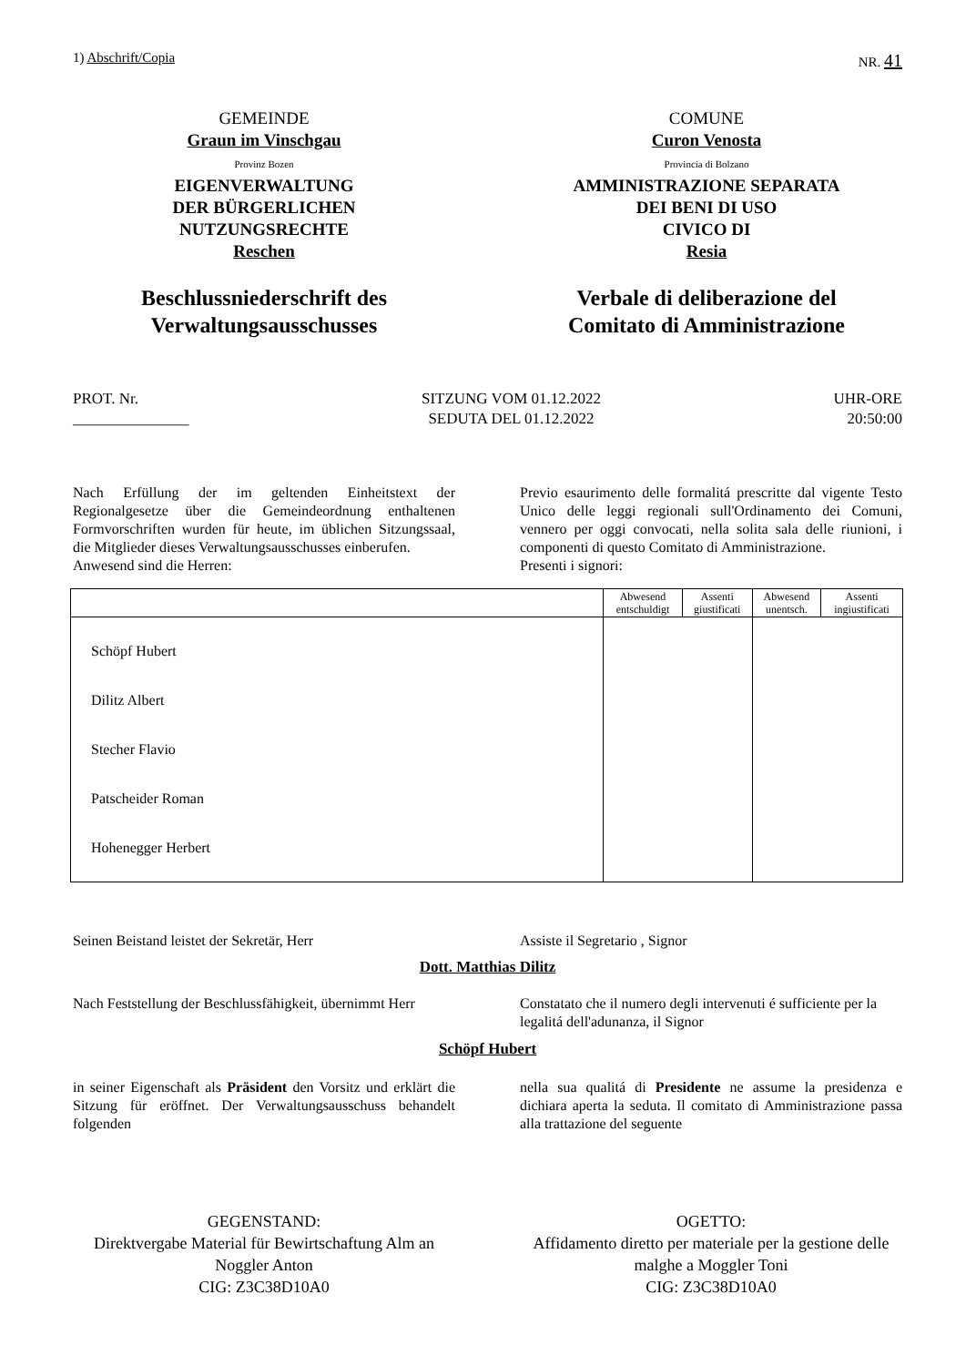1) Abschrift/Copia NR. 41
GEMEINDE
Graun im Vinschgau
Provinz Bozen
EIGENVERWALTUNG
DER BÜRGERLICHEN
NUTZUNGSRECHTE
Reschen
Beschlussniederschrift des
Verwaltungsausschusses
COMUNE
Curon Venosta
Provincia di Bolzano
AMMINISTRAZIONE SEPARATA
DEI BENI DI USO
CIVICO DI
Resia
Verbale di deliberazione del
Comitato di Amministrazione
PROT. Nr.
_______________
SITZUNG VOM 01.12.2022
SEDUTA DEL 01.12.2022
UHR-ORE
20:50:00
Nach Erfüllung der im geltenden Einheitstext der Regionalgesetze über die Gemeindeordnung enthaltenen Formvorschriften wurden für heute, im üblichen Sitzungssaal, die Mitglieder dieses Verwaltungsausschusses einberufen.
Anwesend sind die Herren:
Previo esaurimento delle formalitá prescritte dal vigente Testo Unico delle leggi regionali sull'Ordinamento dei Comuni, vennero per oggi convocati, nella solita sala delle riunioni, i componenti di questo Comitato di Amministrazione.
Presenti i signori:
| | Abwesend entschuldigt | Assenti giustificati | Abwesend unentsch. | Assenti ingiustificati |
| --- | --- | --- | --- | --- |
| Schöpf Hubert Dilitz Albert Stecher Flavio Patscheider Roman Hohenegger Herbert | | | | |
Seinen Beistand leistet der Sekretär, Herr Assiste il Segretario , Signor
Dott. Matthias Dilitz
Nach Feststellung der Beschlussfähigkeit, übernimmt Herr
Constatato che il numero degli intervenuti é sufficiente per la legalitá dell'adunanza, il Signor
Schöpf Hubert
in seiner Eigenschaft als Präsident den Vorsitz und erklärt die Sitzung für eröffnet. Der Verwaltungsausschuss behandelt folgenden
nella sua qualitá di Presidente ne assume la presidenza e dichiara aperta la seduta. Il comitato di Amministrazione passa alla trattazione del seguente
GEGENSTAND:
Direktvergabe Material für Bewirtschaftung Alm an Noggler Anton
CIG: Z3C38D10A0
OGETTO:
Affidamento diretto per materiale per la gestione delle malghe a Moggler Toni
CIG: Z3C38D10A0